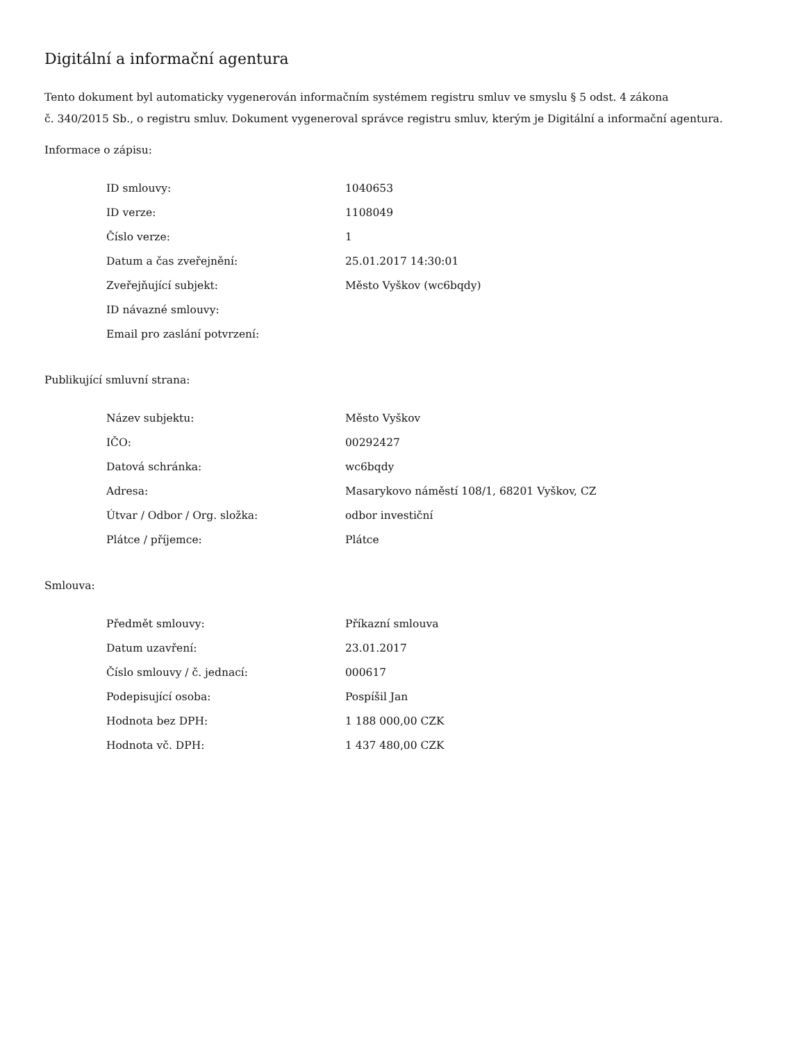Digitální a informační agentura
Tento dokument byl automaticky vygenerován informačním systémem registru smluv ve smyslu § 5 odst. 4 zákona
č. 340/2015 Sb., o registru smluv. Dokument vygeneroval správce registru smluv, kterým je Digitální a informační agentura.
Informace o zápisu:
| ID smlouvy: | 1040653 |
| ID verze: | 1108049 |
| Číslo verze: | 1 |
| Datum a čas zveřejnění: | 25.01.2017 14:30:01 |
| Zveřejňující subjekt: | Město Vyškov (wc6bqdy) |
| ID návazné smlouvy: | |
| Email pro zaslání potvrzení: | |
Publikující smluvní strana:
| Název subjektu: | Město Vyškov |
| IČO: | 00292427 |
| Datová schránka: | wc6bqdy |
| Adresa: | Masarykovo náměstí 108/1, 68201 Vyškov, CZ |
| Útvar / Odbor / Org. složka: | odbor investiční |
| Plátce / příjemce: | Plátce |
Smlouva:
| Předmět smlouvy: | Příkazní smlouva |
| Datum uzavření: | 23.01.2017 |
| Číslo smlouvy / č. jednací: | 000617 |
| Podepisující osoba: | Pospíšil Jan |
| Hodnota bez DPH: | 1 188 000,00 CZK |
| Hodnota vč. DPH: | 1 437 480,00 CZK |